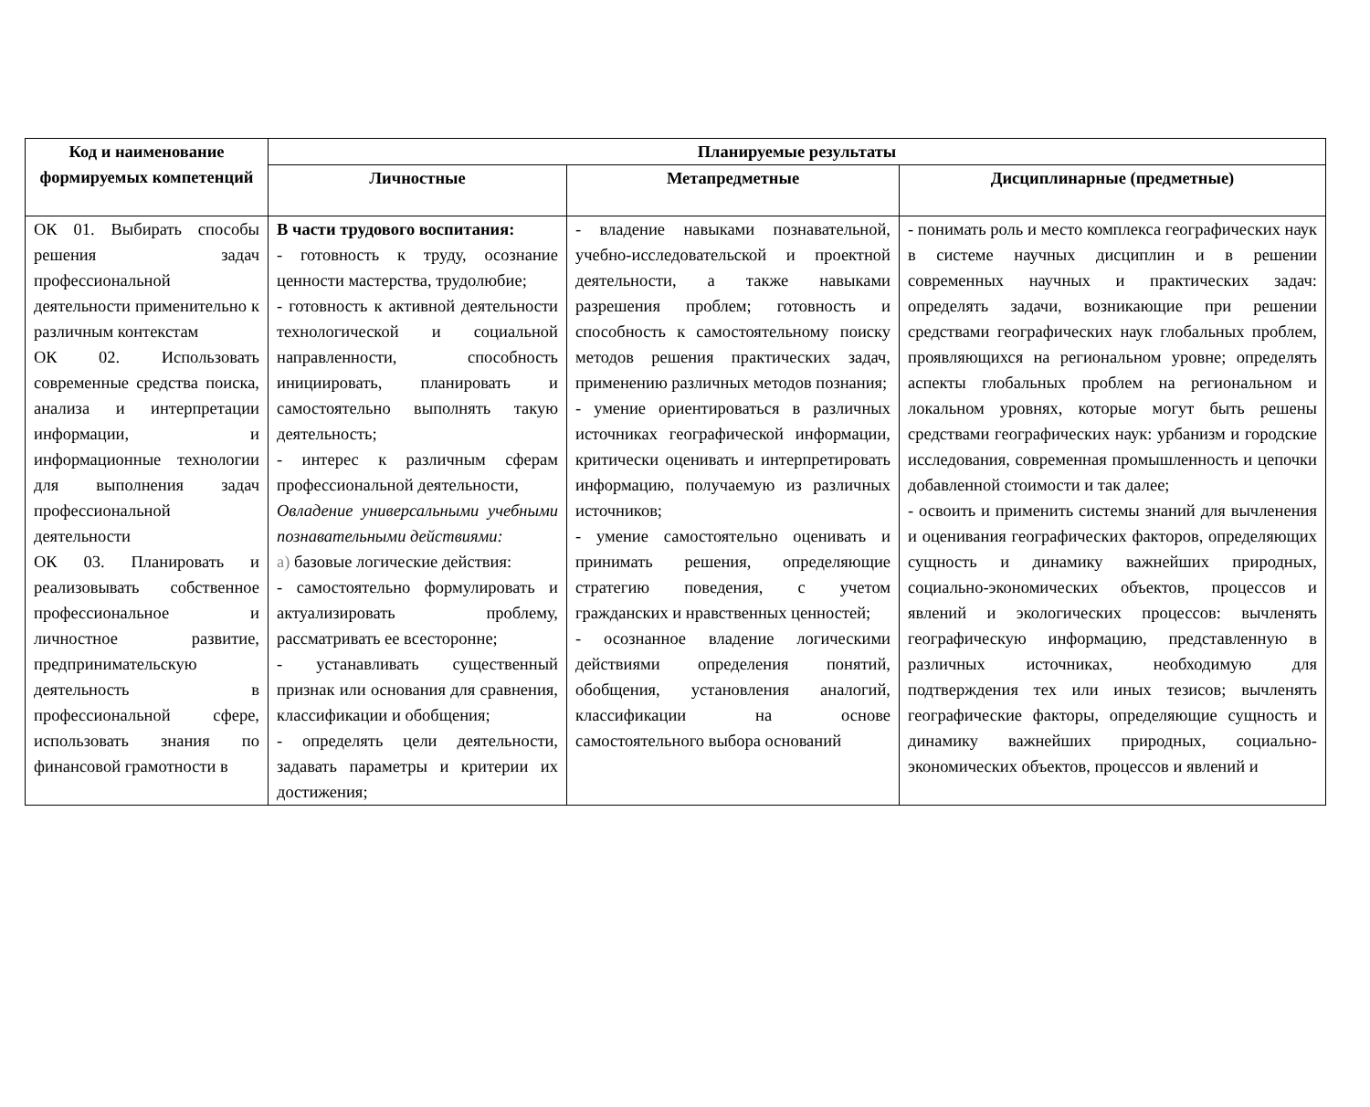| Код и наименование формируемых компетенций | Планируемые результаты | | |
| --- | --- | --- | --- |
| | Личностные | Метапредметные | Дисциплинарные (предметные) |
| ОК 01. Выбирать способы решения задач профессиональной деятельности применительно к различным контекстам ОК 02. Использовать современные средства поиска, анализа и интерпретации информации, и информационные технологии для выполнения задач профессиональной деятельности ОК 03. Планировать и реализовывать собственное профессиональное и личностное развитие, предпринимательскую деятельность в профессиональной сфере, использовать знания по финансовой грамотности в | В части трудового воспитания: - готовность к труду, осознание ценности мастерства, трудолюбие; - готовность к активной деятельности технологической и социальной направленности, способность инициировать, планировать и самостоятельно выполнять такую деятельность; - интерес к различным сферам профессиональной деятельности, Овладение универсальными учебными познавательными действиями: а) базовые логические действия: - самостоятельно формулировать и актуализировать проблему, рассматривать ее всесторонне; - устанавливать существенный признак или основания для сравнения, классификации и обобщения; - определять цели деятельности, задавать параметры и критерии их достижения; | - владение навыками познавательной, учебно-исследовательской и проектной деятельности, а также навыками разрешения проблем; готовность и способность к самостоятельному поиску методов решения практических задач, применению различных методов познания; - умение ориентироваться в различных источниках географической информации, критически оценивать и интерпретировать информацию, получаемую из различных источников; - умение самостоятельно оценивать и принимать решения, определяющие стратегию поведения, с учетом гражданских и нравственных ценностей; - осознанное владение логическими действиями определения понятий, обобщения, установления аналогий, классификации на основе самостоятельного выбора оснований | - понимать роль и место комплекса географических наук в системе научных дисциплин и в решении современных научных и практических задач: определять задачи, возникающие при решении средствами географических наук глобальных проблем, проявляющихся на региональном уровне; определять аспекты глобальных проблем на региональном и локальном уровнях, которые могут быть решены средствами географических наук: урбанизм и городские исследования, современная промышленность и цепочки добавленной стоимости и так далее; - освоить и применить системы знаний для вычленения и оценивания географических факторов, определяющих сущность и динамику важнейших природных, социально-экономических объектов, процессов и явлений и экологических процессов: вычленять географическую информацию, представленную в различных источниках, необходимую для подтверждения тех или иных тезисов; вычленять географические факторы, определяющие сущность и динамику важнейших природных, социально-экономических объектов, процессов и явлений и |